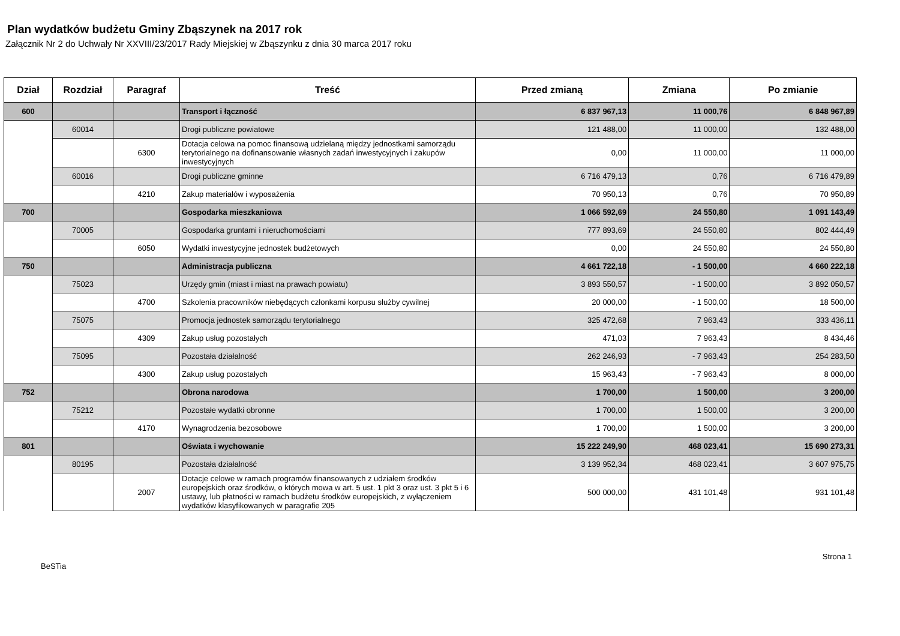Plan wydatków budżetu Gminy Zbąszynek na 2017 rok
Załącznik Nr 2 do Uchwały Nr XXVIII/23/2017 Rady Miejskiej w Zbąszynku z dnia 30 marca 2017 roku
| Dział | Rozdział | Paragraf | Treść | Przed zmianą | Zmiana | Po zmianie |
| --- | --- | --- | --- | --- | --- | --- |
| 600 | | | Transport i łączność | 6 837 967,13 | 11 000,76 | 6 848 967,89 |
| | 60014 | | Drogi publiczne powiatowe | 121 488,00 | 11 000,00 | 132 488,00 |
| | | 6300 | Dotacja celowa na pomoc finansową udzielaną między jednostkami samorządu terytorialnego na dofinansowanie własnych zadań inwestycyjnych i zakupów inwestycyjnych | 0,00 | 11 000,00 | 11 000,00 |
| | 60016 | | Drogi publiczne gminne | 6 716 479,13 | 0,76 | 6 716 479,89 |
| | | 4210 | Zakup materiałów i wyposażenia | 70 950,13 | 0,76 | 70 950,89 |
| 700 | | | Gospodarka mieszkaniowa | 1 066 592,69 | 24 550,80 | 1 091 143,49 |
| | 70005 | | Gospodarka gruntami i nieruchomościami | 777 893,69 | 24 550,80 | 802 444,49 |
| | | 6050 | Wydatki inwestycyjne jednostek budżetowych | 0,00 | 24 550,80 | 24 550,80 |
| 750 | | | Administracja publiczna | 4 661 722,18 | - 1 500,00 | 4 660 222,18 |
| | 75023 | | Urzędy gmin (miast i miast na prawach powiatu) | 3 893 550,57 | - 1 500,00 | 3 892 050,57 |
| | | 4700 | Szkolenia pracowników niebędących członkami korpusu służby cywilnej | 20 000,00 | - 1 500,00 | 18 500,00 |
| | 75075 | | Promocja jednostek samorządu terytorialnego | 325 472,68 | 7 963,43 | 333 436,11 |
| | | 4309 | Zakup usług pozostałych | 471,03 | 7 963,43 | 8 434,46 |
| | 75095 | | Pozostała działalność | 262 246,93 | - 7 963,43 | 254 283,50 |
| | | 4300 | Zakup usług pozostałych | 15 963,43 | - 7 963,43 | 8 000,00 |
| 752 | | | Obrona narodowa | 1 700,00 | 1 500,00 | 3 200,00 |
| | 75212 | | Pozostałe wydatki obronne | 1 700,00 | 1 500,00 | 3 200,00 |
| | | 4170 | Wynagrodzenia bezosobowe | 1 700,00 | 1 500,00 | 3 200,00 |
| 801 | | | Oświata i wychowanie | 15 222 249,90 | 468 023,41 | 15 690 273,31 |
| | 80195 | | Pozostała działalność | 3 139 952,34 | 468 023,41 | 3 607 975,75 |
| | | 2007 | Dotacje celowe w ramach programów finansowanych z udziałem środków europejskich oraz środków, o których mowa w art. 5 ust. 1 pkt 3 oraz ust. 3 pkt 5 i 6 ustawy, lub płatności w ramach budżetu środków europejskich, z wyłączeniem wydatków klasyfikowanych w paragrafie 205 | 500 000,00 | 431 101,48 | 931 101,48 |
BeSTia Strona 1